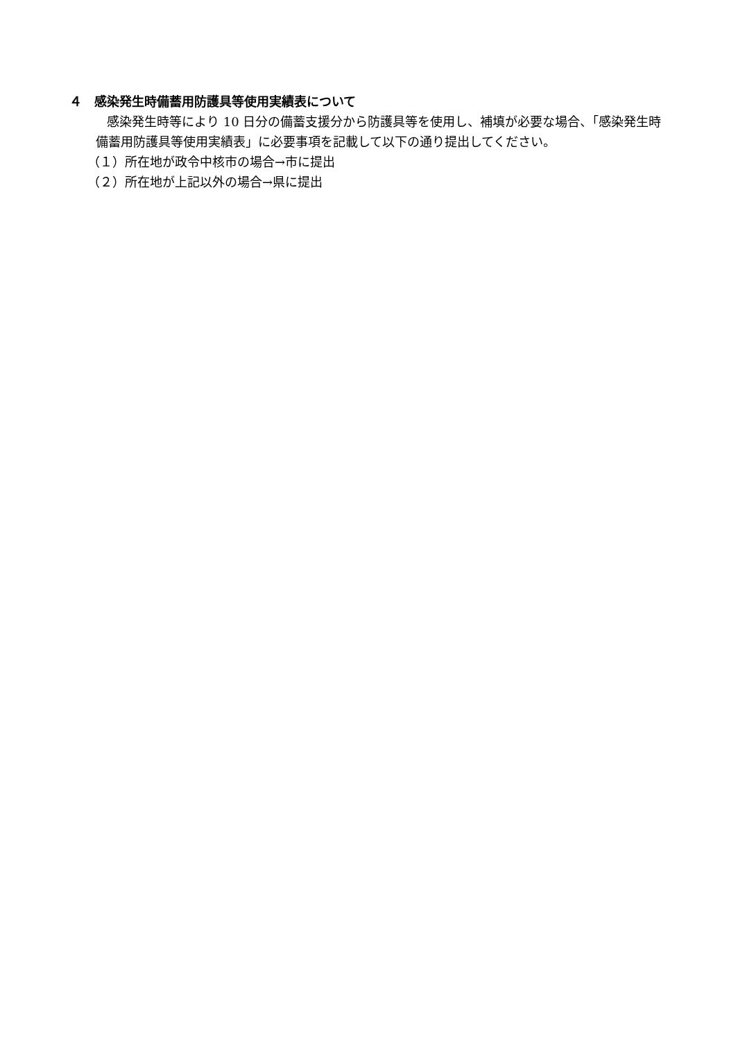４　感染発生時備蓄用防護具等使用実績表について
　感染発生時等により 10 日分の備蓄支援分から防護具等を使用し、補填が必要な場合、「感染発生時備蓄用防護具等使用実績表」に必要事項を記載して以下の通り提出してください。
（１）所在地が政令中核市の場合→市に提出
（２）所在地が上記以外の場合→県に提出